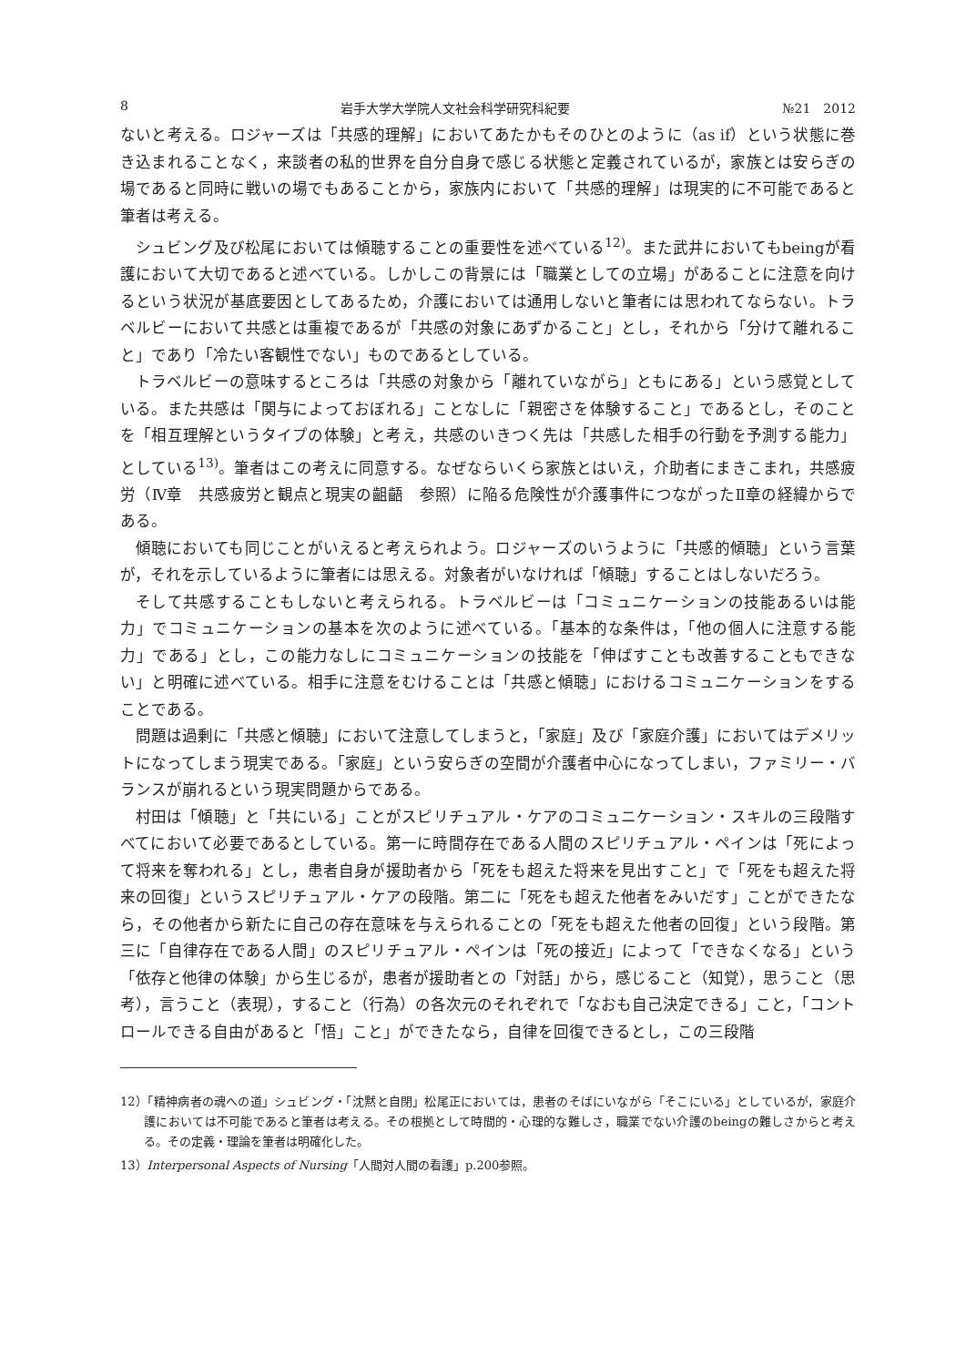8 岩手大学大学院人文社会科学研究科紀要 №21　2012
ないと考える。ロジャーズは「共感的理解」においてあたかもそのひとのように（as if）という状態に巻き込まれることなく，来談者の私的世界を自分自身で感じる状態と定義されているが，家族とは安らぎの場であると同時に戦いの場でもあることから，家族内において「共感的理解」は現実的に不可能であると筆者は考える。
シュビング及び松尾においては傾聴することの重要性を述べている<sup>12)</sup>。また武井においてもbeingが看護において大切であると述べている。しかしこの背景には「職業としての立場」があることに注意を向けるという状況が基底要因としてあるため，介護においては通用しないと筆者には思われてならない。トラベルビーにおいて共感とは重複であるが「共感の対象にあずかること」とし，それから「分けて離れること」であり「冷たい客観性でない」ものであるとしている。
トラベルビーの意味するところは「共感の対象から「離れていながら」ともにある」という感覚としている。また共感は「関与によっておぼれる」ことなしに「親密さを体験すること」であるとし，そのことを「相互理解というタイプの体験」と考え，共感のいきつく先は「共感した相手の行動を予測する能力」としている<sup>13)</sup>。筆者はこの考えに同意する。なぜならいくら家族とはいえ，介助者にまきこまれ，共感疲労（Ⅳ章　共感疲労と観点と現実の齟齬　参照）に陥る危険性が介護事件につながったⅡ章の経緯からである。
傾聴においても同じことがいえると考えられよう。ロジャーズのいうように「共感的傾聴」という言葉が，それを示しているように筆者には思える。対象者がいなければ「傾聴」することはしないだろう。
そして共感することもしないと考えられる。トラベルビーは「コミュニケーションの技能あるいは能力」でコミュニケーションの基本を次のように述べている。「基本的な条件は，「他の個人に注意する能力」である」とし，この能力なしにコミュニケーションの技能を「伸ばすことも改善することもできない」と明確に述べている。相手に注意をむけることは「共感と傾聴」におけるコミュニケーションをすることである。
問題は過剰に「共感と傾聴」において注意してしまうと，「家庭」及び「家庭介護」においてはデメリットになってしまう現実である。「家庭」という安らぎの空間が介護者中心になってしまい，ファミリー・バランスが崩れるという現実問題からである。
村田は「傾聴」と「共にいる」ことがスピリチュアル・ケアのコミュニケーション・スキルの三段階すべてにおいて必要であるとしている。第一に時間存在である人間のスピリチュアル・ペインは「死によって将来を奪われる」とし，患者自身が援助者から「死をも超えた将来を見出すこと」で「死をも超えた将来の回復」というスピリチュアル・ケアの段階。第二に「死をも超えた他者をみいだす」ことができたなら，その他者から新たに自己の存在意味を与えられることの「死をも超えた他者の回復」という段階。第三に「自律存在である人間」のスピリチュアル・ペインは「死の接近」によって「できなくなる」という「依存と他律の体験」から生じるが，患者が援助者との「対話」から，感じること（知覚），思うこと（思考），言うこと（表現），すること（行為）の各次元のそれぞれで「なおも自己決定できる」こと，「コントロールできる自由があると「悟」こと」ができたなら，自律を回復できるとし，この三段階
12）「精神病者の魂への道」シュビング・「沈黙と自閉」松尾正においては，患者のそばにいながら「そこにいる」としているが，家庭介護においては不可能であると筆者は考える。その根拠として時間的・心理的な難しさ，職業でない介護のbeingの難しさからと考える。その定義・理論を筆者は明確化した。
13）Interpersonal Aspects of Nursing「人間対人間の看護」p.200参照。